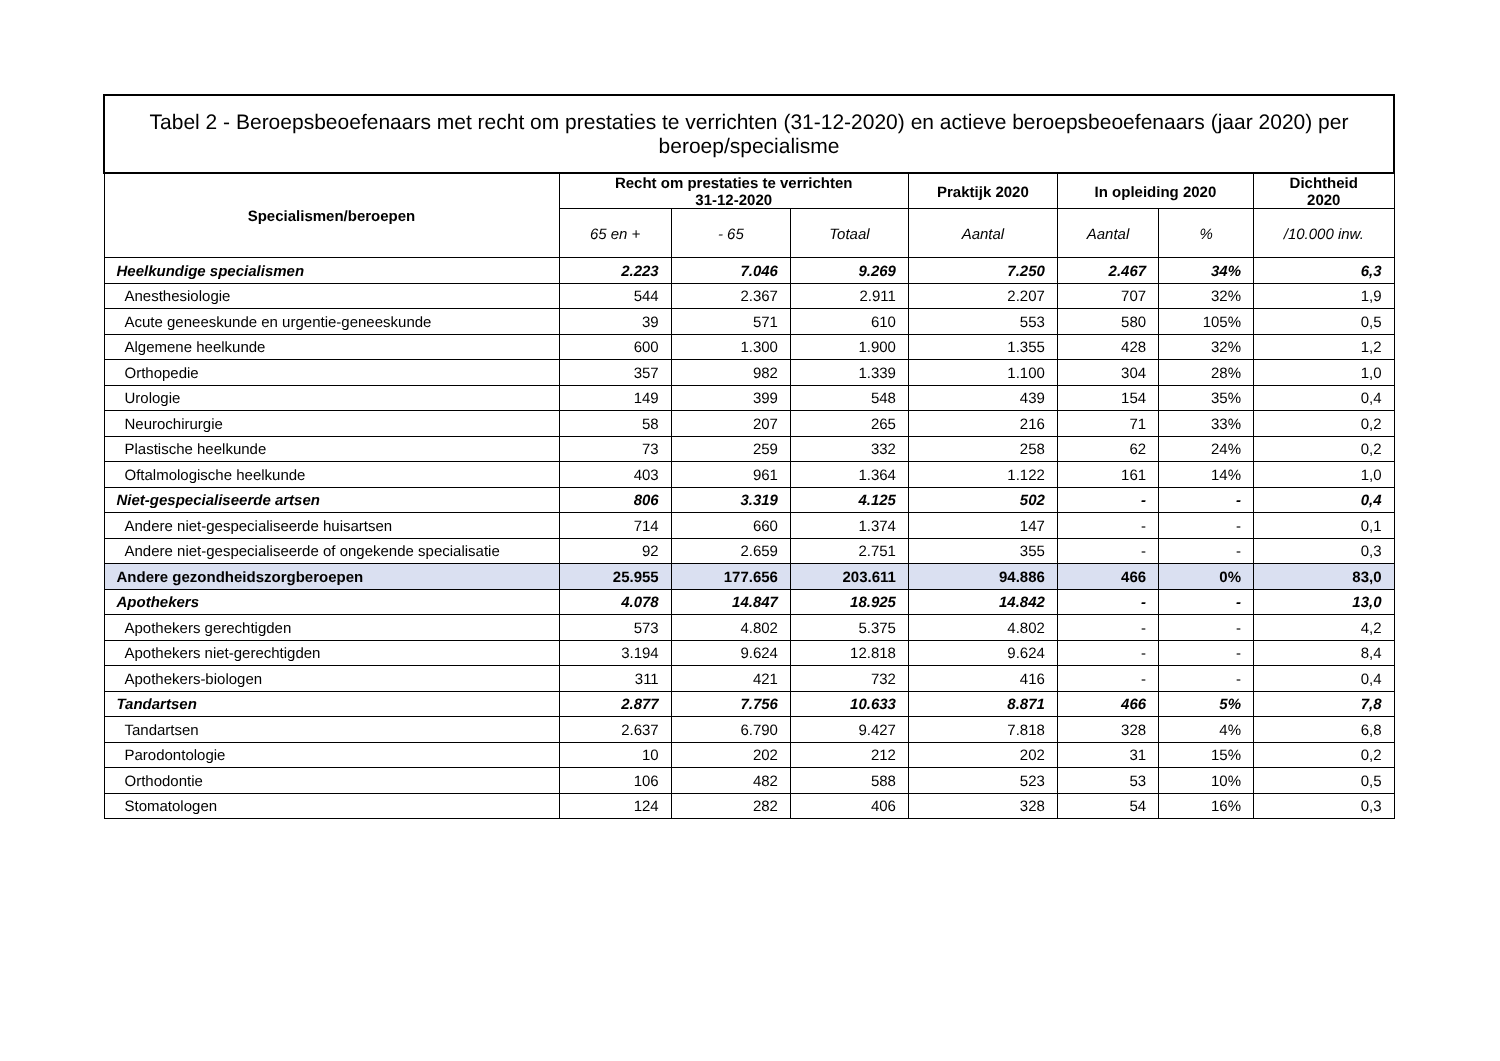| Tabel 2 - Beroepsbeoefenaars met recht om prestaties te verrichten (31-12-2020) en actieve beroepsbeoefenaars (jaar 2020) per beroep/specialisme | | | | | | | |
| --- | --- | --- | --- | --- | --- | --- | --- |
| Specialismen/beroepen | Recht om prestaties te verrichten 31-12-2020 | | | Praktijk 2020 | In opleiding 2020 | | Dichtheid 2020 |
| | 65 en + | - 65 | Totaal | Aantal | Aantal | % | /10.000 inw. |
| Heelkundige specialismen | 2.223 | 7.046 | 9.269 | 7.250 | 2.467 | 34% | 6,3 |
| Anesthesiologie | 544 | 2.367 | 2.911 | 2.207 | 707 | 32% | 1,9 |
| Acute geneeskunde en urgentie-geneeskunde | 39 | 571 | 610 | 553 | 580 | 105% | 0,5 |
| Algemene heelkunde | 600 | 1.300 | 1.900 | 1.355 | 428 | 32% | 1,2 |
| Orthopedie | 357 | 982 | 1.339 | 1.100 | 304 | 28% | 1,0 |
| Urologie | 149 | 399 | 548 | 439 | 154 | 35% | 0,4 |
| Neurochirurgie | 58 | 207 | 265 | 216 | 71 | 33% | 0,2 |
| Plastische heelkunde | 73 | 259 | 332 | 258 | 62 | 24% | 0,2 |
| Oftalmologische heelkunde | 403 | 961 | 1.364 | 1.122 | 161 | 14% | 1,0 |
| Niet-gespecialiseerde artsen | 806 | 3.319 | 4.125 | 502 | - | - | 0,4 |
| Andere niet-gespecialiseerde huisartsen | 714 | 660 | 1.374 | 147 | - | - | 0,1 |
| Andere niet-gespecialiseerde of ongekende specialisatie | 92 | 2.659 | 2.751 | 355 | - | - | 0,3 |
| Andere gezondheidszorgberoepen | 25.955 | 177.656 | 203.611 | 94.886 | 466 | 0% | 83,0 |
| Apothekers | 4.078 | 14.847 | 18.925 | 14.842 | - | - | 13,0 |
| Apothekers gerechtigden | 573 | 4.802 | 5.375 | 4.802 | - | - | 4,2 |
| Apothekers niet-gerechtigden | 3.194 | 9.624 | 12.818 | 9.624 | - | - | 8,4 |
| Apothekers-biologen | 311 | 421 | 732 | 416 | - | - | 0,4 |
| Tandartsen | 2.877 | 7.756 | 10.633 | 8.871 | 466 | 5% | 7,8 |
| Tandartsen | 2.637 | 6.790 | 9.427 | 7.818 | 328 | 4% | 6,8 |
| Parodontologie | 10 | 202 | 212 | 202 | 31 | 15% | 0,2 |
| Orthodontie | 106 | 482 | 588 | 523 | 53 | 10% | 0,5 |
| Stomatologen | 124 | 282 | 406 | 328 | 54 | 16% | 0,3 |